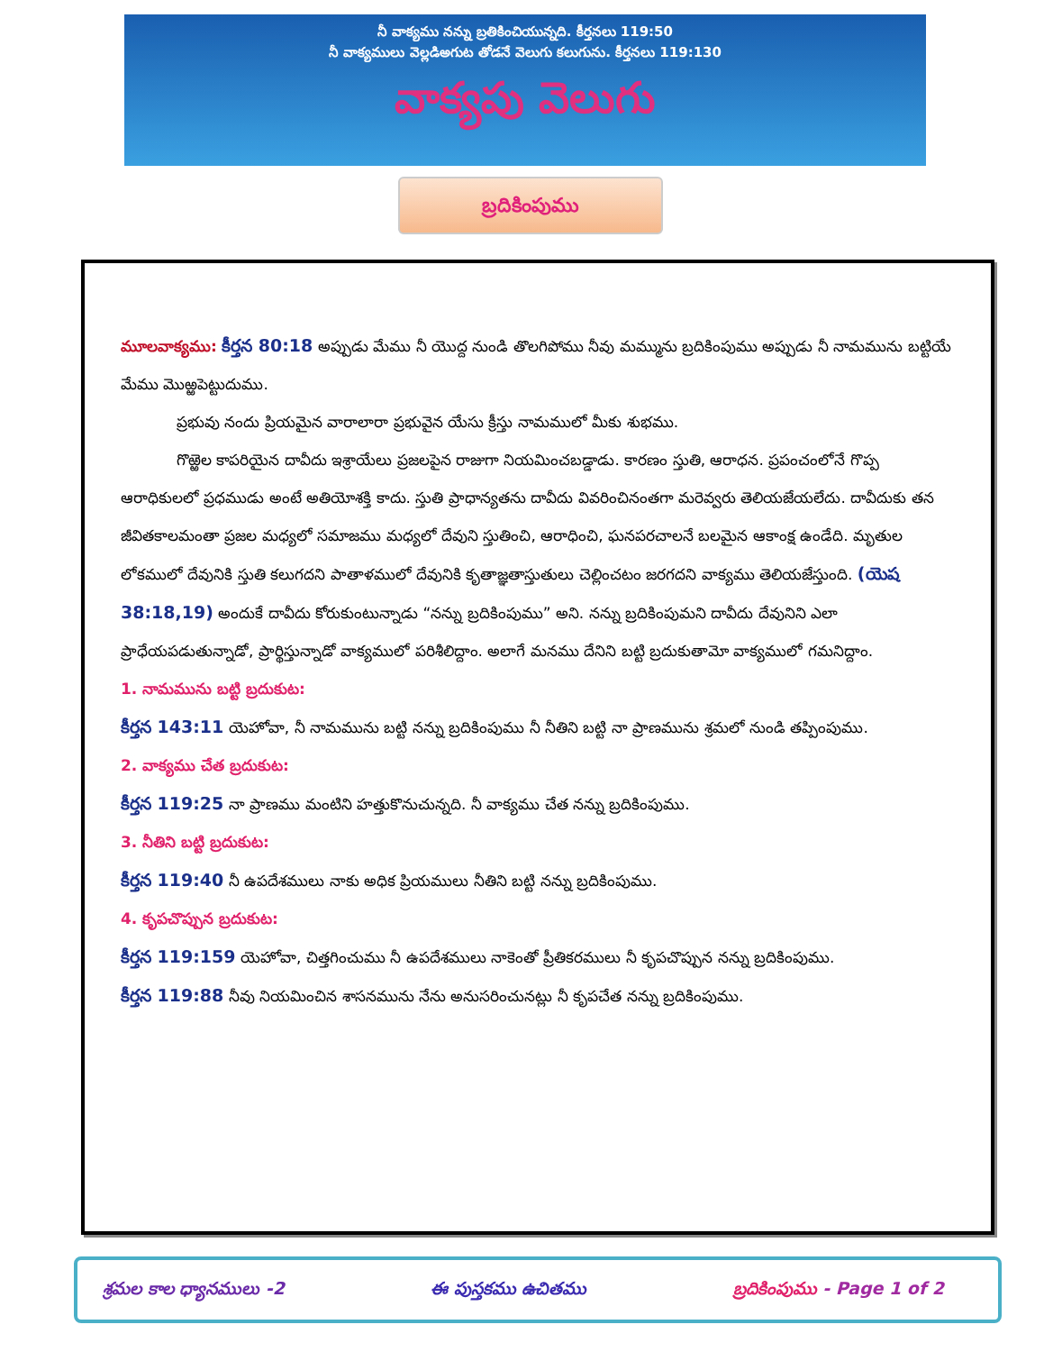నీ వాక్యము నన్ను బ్రతికించియున్నది. కీర్తనలు 119:50
నీ వాక్యములు వెల్లడిఅగుట తోడనే వెలుగు కలుగును. కీర్తనలు 119:130
వాక్యపు వెలుగు
బ్రదికింపుము
మూలవాక్యము: కీర్తన 80:18 అప్పుడు మేము నీ యొద్ద నుండి తొలగిపోము నీవు మమ్మును బ్రదికింపుము అప్పుడు నీ నామమును బట్టియే మేము మొఱ్ఱపెట్టుదుము.
ప్రభువు నందు ప్రియమైన వారాలారా ప్రభువైన యేసు క్రీస్తు నామములో మీకు శుభము.
గొఱ్ఱెల కాపరియైన దావీదు ఇశ్రాయేలు ప్రజలపైన రాజుగా నియమించబడ్డాడు. కారణం స్తుతి, ఆరాధన. ప్రపంచంలోనే గొప్ప ఆరాధికులలో ప్రధముడు అంటే అతియోశక్తి కాదు. స్తుతి ప్రాధాన్యతను దావీదు వివరించినంతగా మరెవ్వరు తెలియజేయలేదు. దావీదుకు తన జీవితకాలమంతా ప్రజల మధ్యలో సమాజము మధ్యలో దేవుని స్తుతించి, ఆరాధించి, ఘనపరచాలనే బలమైన ఆకాంక్ష ఉండేది. మృతుల లోకములో దేవునికి స్తుతి కలుగదని పాతాళములో దేవునికి కృతాజ్ఞతాస్తుతులు చెల్లించటం జరగదని వాక్యము తెలియజేస్తుంది. (యెష 38:18,19) అందుకే దావీదు కోరుకుంటున్నాడు “నన్ను బ్రదికింపుము” అని. నన్ను బ్రదికింపుమని దావీదు దేవునిని ఎలా ప్రాధేయపడుతున్నాడో, ప్రార్థిస్తున్నాడో వాక్యములో పరిశీలిద్దాం. అలాగే మనము దేనిని బట్టి బ్రదుకుతామో వాక్యములో గమనిద్దాం.
1. నామమును బట్టి బ్రదుకుట:
కీర్తన 143:11 యెహోవా, నీ నామమును బట్టి నన్ను బ్రదికింపుము నీ నీతిని బట్టి నా ప్రాణమును శ్రమలో నుండి తప్పింపుము.
2. వాక్యము చేత బ్రదుకుట:
కీర్తన 119:25 నా ప్రాణము మంటిని హత్తుకొనుచున్నది. నీ వాక్యము చేత నన్ను బ్రదికింపుము.
3. నీతిని బట్టి బ్రదుకుట:
కీర్తన 119:40 నీ ఉపదేశములు నాకు అధిక ప్రియములు నీతిని బట్టి నన్ను బ్రదికింపుము.
4. కృపచొప్పున బ్రదుకుట:
కీర్తన 119:159 యెహోవా, చిత్తగించుము నీ ఉపదేశములు నాకెంతో ప్రీతికరములు నీ కృపచొప్పున నన్ను బ్రదికింపుము.
కీర్తన 119:88 నీవు నియమించిన శాసనమును నేను అనుసరించునట్లు నీ కృపచేత నన్ను బ్రదికింపుము.
శ్రమల కాల ధ్యానములు -2 ఈ పుస్తకము ఉచితము బ్రదికింపుము - Page 1 of 2